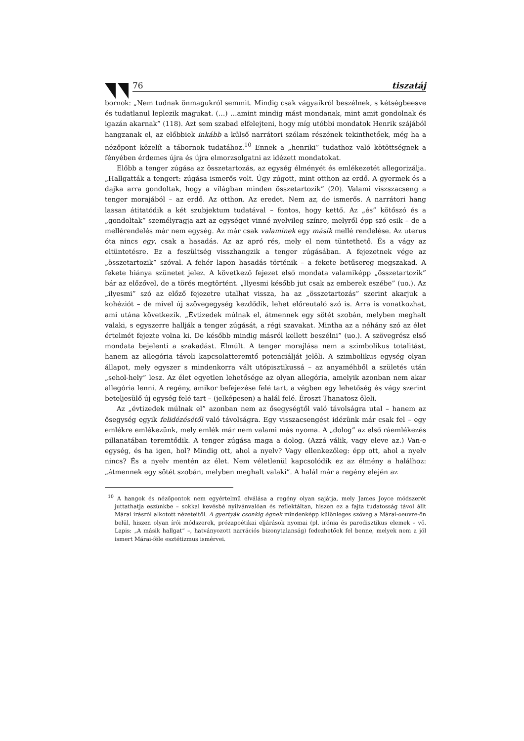76 tiszatáj
bornok: „Nem tudnak önmagukról semmit. Mindig csak vágyaikról beszélnek, s kétségbeesve és tudatlanul leplezik magukat. (…) …amint mindig mást mondanak, mint amit gondolnak és igazán akarnak” (118). Azt sem szabad elfelejteni, hogy míg utóbbi mondatok Henrik szájából hangzanak el, az előbbiek inkább a külső narrátori szólam részének tekinthetőek, még ha a nézőpont közelít a tábornok tudatához.<sup>10</sup> Ennek a „henriki” tudathoz való kötöttségnek a fényében érdemes újra és újra elmorzsolgatni az idézett mondatokat.
Előbb a tenger zúgása az összetartozás, az egység élményét és emlékezetét allegorizálja. „Hallgatták a tengert: zúgása ismerős volt. Úgy zúgott, mint otthon az erdő. A gyermek és a dajka arra gondoltak, hogy a világban minden összetartozik” (20). Valami viszszacseng a tenger morajából – az erdő. Az otthon. Az eredet. Nem az, de ismerős. A narrátori hang lassan átitatódik a két szubjektum tudatával – fontos, hogy kettő. Az „és” kötőszó és a „gondoltak” személyragja azt az egységet vinné nyelvileg színre, melyről épp szó esik – de a mellérendelés már nem egység. Az már csak valaminek egy másik mellé rendelése. Az uterus óta nincs egy, csak a hasadás. Az az apró rés, mely el nem tüntethető. És a vágy az eltüntetésre. Ez a feszültség visszhangzik a tenger zúgásában. A fejezetnek vége az „összetartozik” szóval. A fehér lapon hasadás történik – a fekete betűsereg megszakad. A fekete hiánya szünetet jelez. A következő fejezet első mondata valamiképp „összetartozik” bár az előzővel, de a törés megtörtént. „Ilyesmi később jut csak az emberek eszébe” (uo.). Az „ilyesmi” szó az előző fejezetre utalhat vissza, ha az „összetartozás” szerint akarjuk a kohéziót – de mivel új szövegegység kezdődik, lehet előreutaló szó is. Arra is vonatkozhat, ami utána következik. „Évtizedek múlnak el, átmennek egy sötét szobán, melyben meghalt valaki, s egyszerre hallják a tenger zúgását, a régi szavakat. Mintha az a néhány szó az élet értelmét fejezte volna ki. De később mindig másról kellett beszélni” (uo.). A szövegrész első mondata bejelenti a szakadást. Elmúlt. A tenger morajlása nem a szimbolikus totalitást, hanem az allegória távoli kapcsolatteremtő potenciálját jelöli. A szimbolikus egység olyan állapot, mely egyszer s mindenkorra vált utópisztikussá – az anyaméhből a születés után „sehol-hely” lesz. Az élet egyetlen lehetősége az olyan allegória, amelyik azonban nem akar allegória lenni. A regény, amikor befejezése felé tart, a végben egy lehetőség és vágy szerint beteljesülő új egység felé tart – (jelképesen) a halál felé. Éroszt Thanatosz öleli.
Az „évtizedek múlnak el” azonban nem az ősegységtől való távolságra utal – hanem az ősegység egyik felidézésétől való távolságra. Egy visszacsengést idézünk már csak fel – egy emlékre emlékezünk, mely emlék már nem valami más nyoma. A „dolog” az első ráemlékezés pillanatában teremtődik. A tenger zúgása maga a dolog. (Azzá válik, vagy eleve az.) Van-e egység, és ha igen, hol? Mindig ott, ahol a nyelv? Vagy ellenkezőleg: épp ott, ahol a nyelv nincs? És a nyelv mentén az élet. Nem véletlenül kapcsolódik ez az élmény a halálhoz: „átmennek egy sötét szobán, melyben meghalt valaki”. A halál már a regény elején az
<sup>10</sup> A hangok és nézőpontok nem egyértelmű elválása a regény olyan sajátja, mely James Joyce módszerét juttathatja eszünkbe – sokkal kevésbé nyilvánvalóan és reflektáltan, hiszen ez a fajta tudatosság távol állt Márai írásról alkotott nézeteitől. A gyertyák csonkig égnek mindenképp különleges szöveg a Márai-oeuvre-ön belül, hiszen olyan írói módszerek, prózapoétikai eljárások nyomai (pl. irónia és parodisztikus elemek – vö. Lapis: „A másik hallgat” –, hatványozott narrációs bizonytalanság) fedezhetőek fel benne, melyek nem a jól ismert Márai-féle esztétizmus ismérvei.